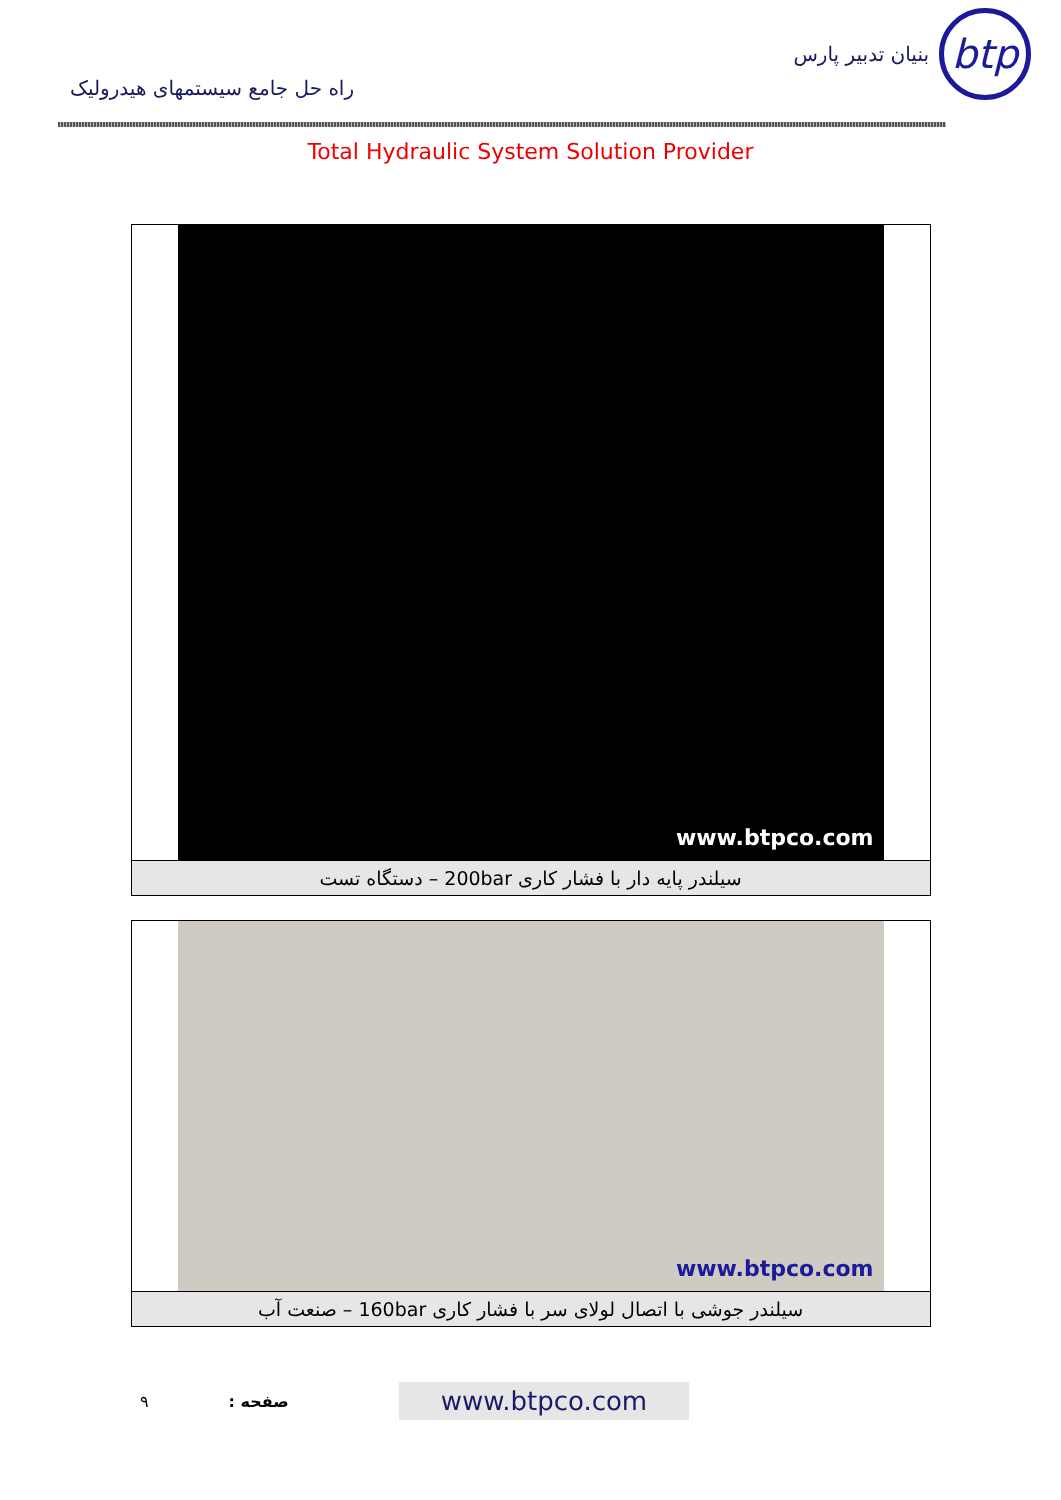راه حل جامع سیستمهای هیدرولیک
btp
بنیان تدبیر پارس
Total Hydraulic System Solution Provider
www.btpco.com
سیلندر پایه دار با فشار کاری 200bar – دستگاه تست
www.btpco.com
سیلندر جوشی با اتصال لولای سر با فشار کاری 160bar – صنعت آب
۹ صفحه : www.btpco.com